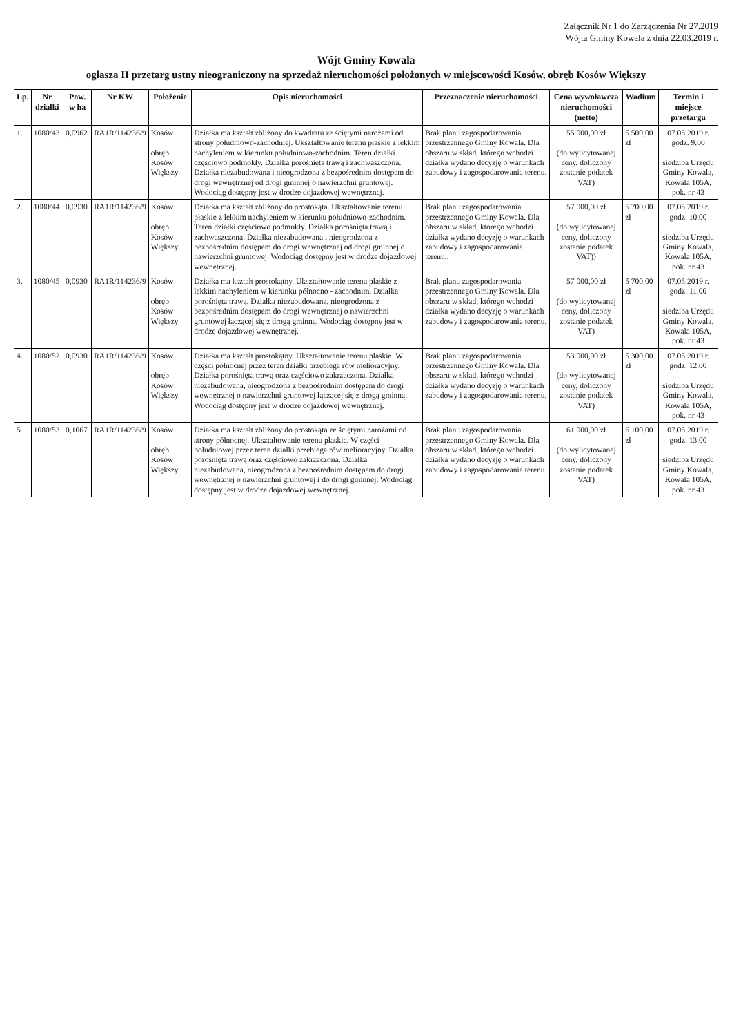Załącznik Nr 1 do Zarządzenia Nr 27.2019
Wójta Gminy Kowala z dnia 22.03.2019 r.
Wójt Gminy Kowala
ogłasza II przetarg ustny nieograniczony na sprzedaż nieruchomości położonych w miejscowości Kosów, obręb Kosów Większy
| Lp. | Nr działki | Pow. w ha | Nr KW | Położenie | Opis nieruchomości | Przeznaczenie nieruchomości | Cena wywoławcza nieruchomości (netto) | Wadium | Termin i miejsce przetargu |
| --- | --- | --- | --- | --- | --- | --- | --- | --- | --- |
| 1. | 1080/43 | 0,0962 | RA1R/114236/9 | Kosów obręb Kosów Większy | Działka ma kształt zbliżony do kwadratu ze ściętymi narożami od strony południowo-zachodniej. Ukształtowanie terenu płaskie z lekkim nachyleniem w kierunku południowo-zachodnim. Teren działki częściowo podmokły. Działka porośnięta trawą i zachwaszczona. Działka niezabudowana i nieogrodzona z bezpośrednim dostępem do drogi wewnętrznej od drogi gminnej o nawierzchni gruntowej. Wodociąg dostępny jest w drodze dojazdowej wewnętrznej. | Brak planu zagospodarowania przestrzennego Gminy Kowala. Dla obszaru w skład, którego wchodzi działka wydano decyzję o warunkach zabudowy i zagospodarowania terenu. | 55 000,00 zł (do wylicytowanej ceny, doliczony zostanie podatek VAT) | 5 500,00 zł | 07.05.2019 r. godz. 9.00 siedziba Urzędu Gminy Kowala, Kowala 105A, pok. nr 43 |
| 2. | 1080/44 | 0,0930 | RA1R/114236/9 | Kosów obręb Kosów Większy | Działka ma kształt zbliżony do prostokąta. Ukształtowanie terenu płaskie z lekkim nachyleniem w kierunku południowo-zachodnim. Teren działki częściowo podmokły. Działka porośnięta trawą i zachwaszczona. Działka niezabudowana i nieogrodzona z bezpośrednim dostępem do drogi wewnętrznej od drogi gminnej o nawierzchni gruntowej. Wodociąg dostępny jest w drodze dojazdowej wewnętrznej. | Brak planu zagospodarowania przestrzennego Gminy Kowala. Dla obszaru w skład, którego wchodzi działka wydano decyzję o warunkach zabudowy i zagospodarowania terenu.. | 57 000,00 zł (do wylicytowanej ceny, doliczony zostanie podatek VAT)) | 5 700,00 zł | 07.05.2019 r. godz. 10.00 siedziba Urzędu Gminy Kowala, Kowala 105A, pok. nr 43 |
| 3. | 1080/45 | 0,0930 | RA1R/114236/9 | Kosów obręb Kosów Większy | Działka ma kształt prostokątny. Ukształtowanie terenu płaskie z lekkim nachyleniem w kierunku północno - zachodnim. Działka porośnięta trawą. Działka niezabudowana, nieogrodzona z bezpośrednim dostępem do drogi wewnętrznej o nawierzchni gruntowej łączącej się z drogą gminną. Wodociąg dostępny jest w drodze dojazdowej wewnętrznej. | Brak planu zagospodarowania przestrzennego Gminy Kowala. Dla obszaru w skład, którego wchodzi działka wydano decyzję o warunkach zabudowy i zagospodarowania terenu. | 57 000,00 zł (do wylicytowanej ceny, doliczony zostanie podatek VAT) | 5 700,00 zł | 07.05.2019 r. godz. 11.00 siedziba Urzędu Gminy Kowala, Kowala 105A, pok. nr 43 |
| 4. | 1080/52 | 0,0930 | RA1R/114236/9 | Kosów obręb Kosów Większy | Działka ma kształt prostokątny. Ukształtowanie terenu płaskie. W części północnej przez teren działki przebiega rów melioracyjny. Działka porośnięta trawą oraz częściowo zakrzaczona. Działka niezabudowana, nieogrodzona z bezpośrednim dostępem do drogi wewnętrznej o nawierzchni gruntowej łączącej się z drogą gminną. Wodociąg dostępny jest w drodze dojazdowej wewnętrznej. | Brak planu zagospodarowania przestrzennego Gminy Kowala. Dla obszaru w skład, którego wchodzi działka wydano decyzję o warunkach zabudowy i zagospodarowania terenu. | 53 000,00 zł (do wylicytowanej ceny, doliczony zostanie podatek VAT) | 5 300,00 zł | 07.05.2019 r. godz. 12.00 siedziba Urzędu Gminy Kowala, Kowala 105A, pok. nr 43 |
| 5. | 1080/53 | 0,1067 | RA1R/114236/9 | Kosów obręb Kosów Większy | Działka ma kształt zbliżony do prostokąta ze ściętymi narożami od strony północnej. Ukształtowanie terenu płaskie. W części południowej przez teren działki przebiega rów melioracyjny. Działka porośnięta trawą oraz częściowo zakrzaczona. Działka niezabudowana, nieogrodzona z bezpośrednim dostępem do drogi wewnętrznej o nawierzchni gruntowej i do drogi gminnej. Wodociąg dostępny jest w drodze dojazdowej wewnętrznej. | Brak planu zagospodarowania przestrzennego Gminy Kowala. Dla obszaru w skład, którego wchodzi działka wydano decyzję o warunkach zabudowy i zagospodarowania terenu. | 61 000,00 zł (do wylicytowanej ceny, doliczony zostanie podatek VAT) | 6 100,00 zł | 07.05.2019 r. godz. 13.00 siedziba Urzędu Gminy Kowala, Kowala 105A, pok. nr 43 |